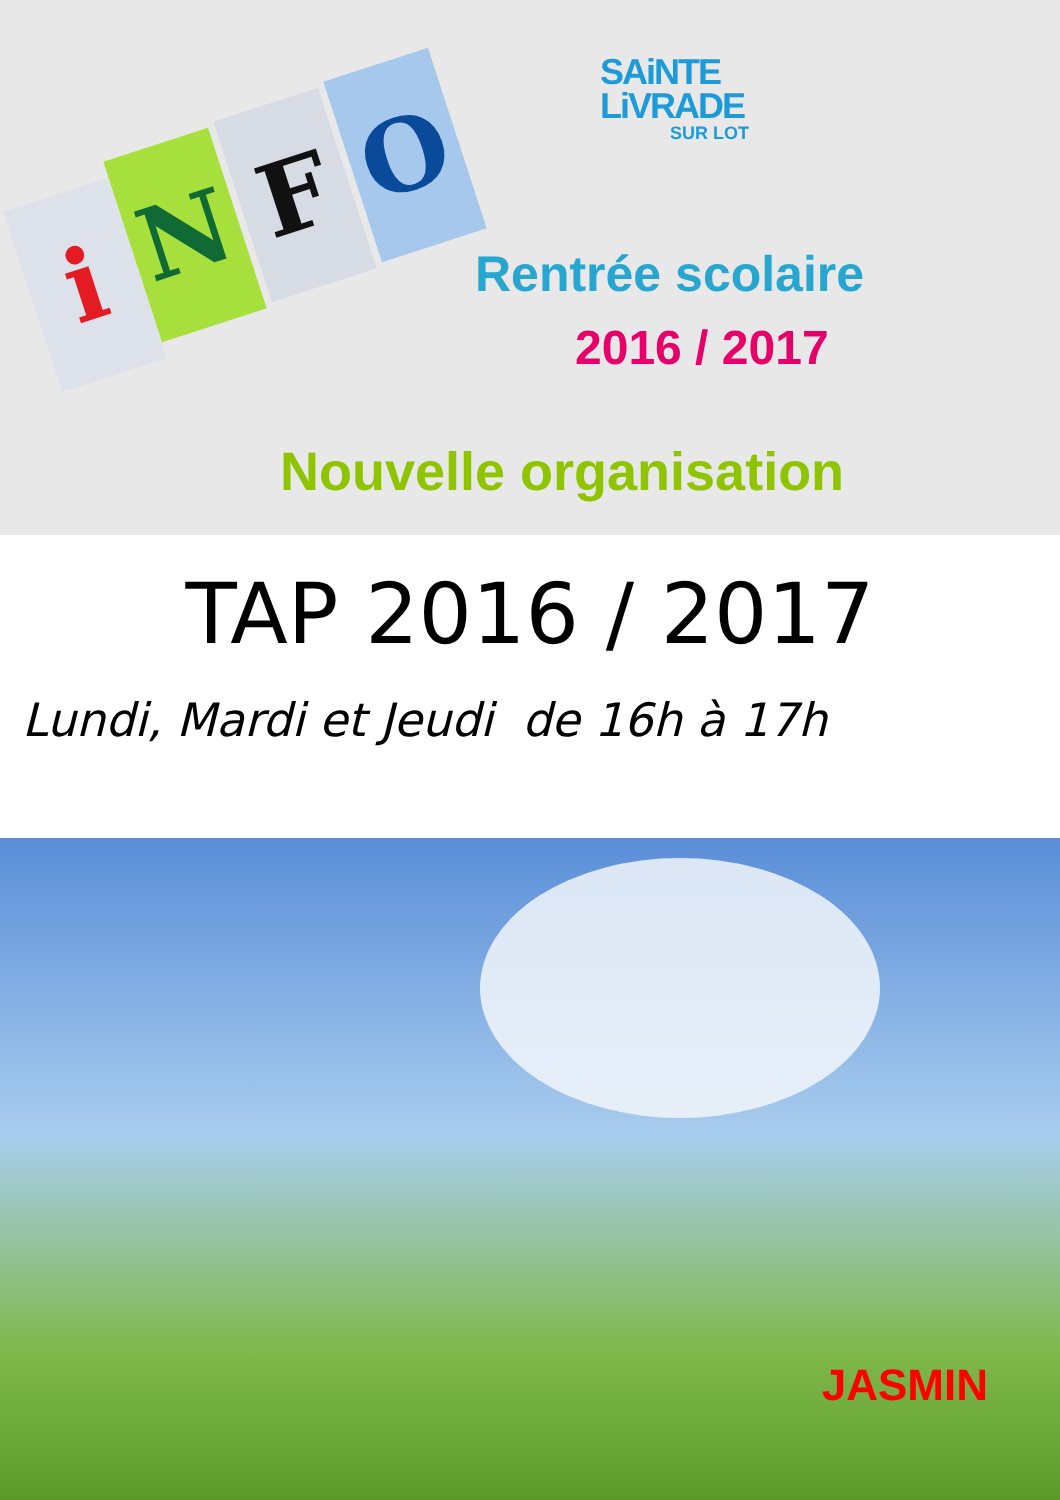i N F O
SAiNTE
LiVRADE
SUR LOT
Rentrée scolaire
2016 / 2017
Nouvelle organisation
TAP 2016 / 2017
Lundi, Mardi et Jeudi de 16h à 17h
JASMIN